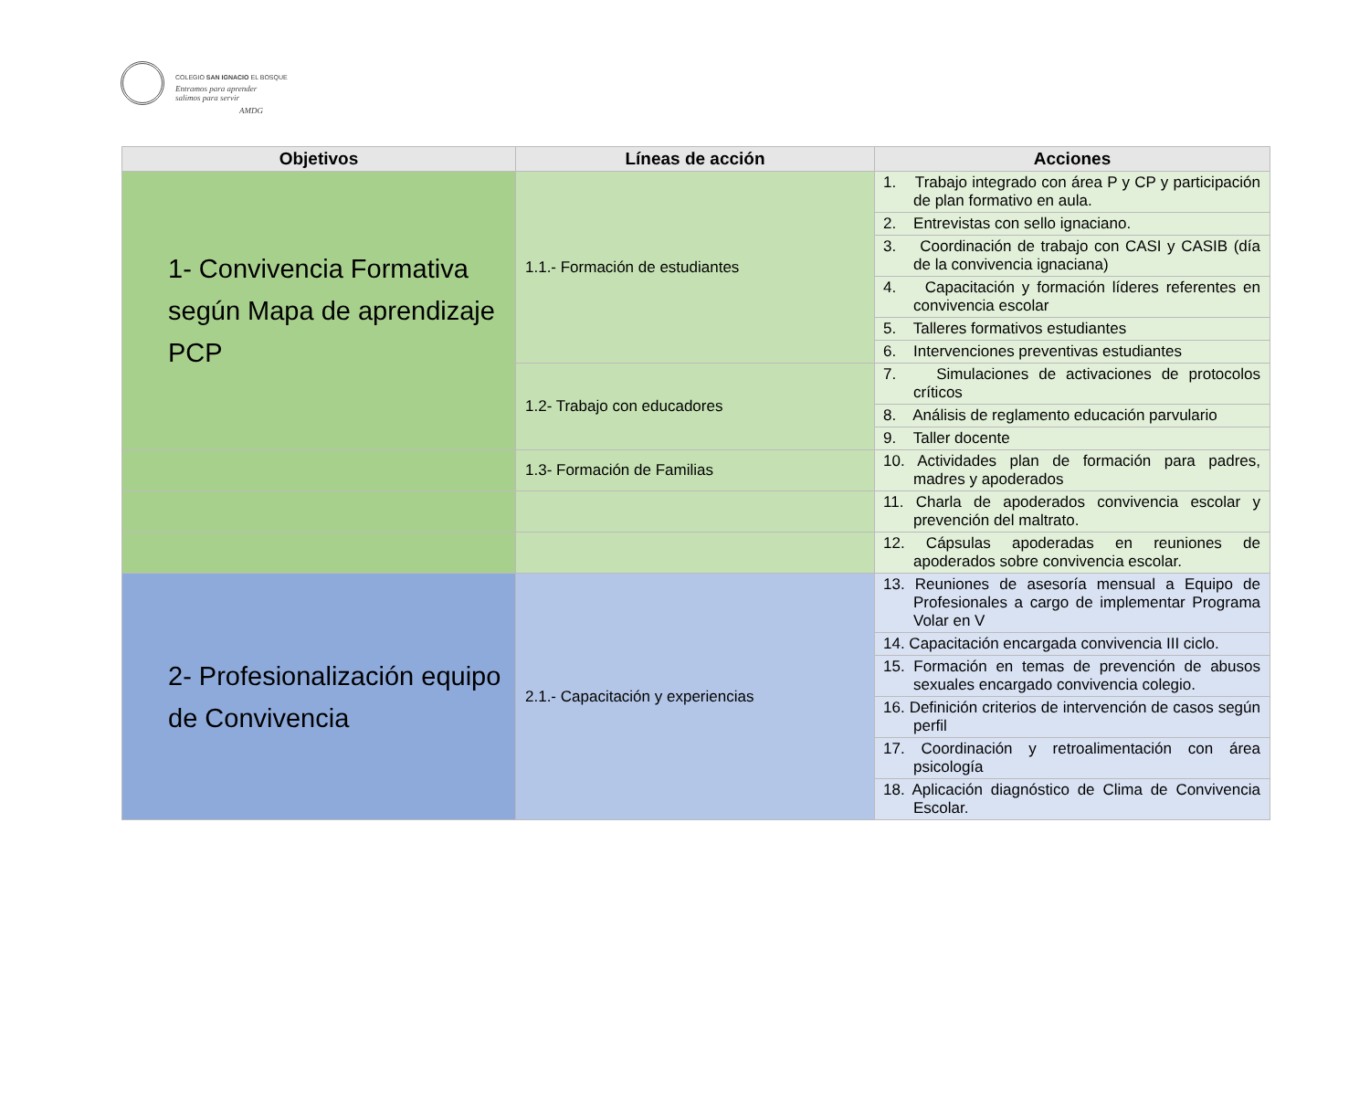COLEGIO SAN IGNACIO EL BOSQUE
Entramos para aprender
salimos para servir
AMDG
| Objetivos | Líneas de acción | Acciones |
| --- | --- | --- |
| 1- Convivencia Formativa según Mapa de aprendizaje PCP | 1.1.- Formación de estudiantes | 1. Trabajo integrado con área P y CP y participación de plan formativo en aula. |
| | | 2. Entrevistas con sello ignaciano. |
| | | 3. Coordinación de trabajo con CASI y CASIB (día de la convivencia ignaciana) |
| | | 4. Capacitación y formación líderes referentes en convivencia escolar |
| | | 5. Talleres formativos estudiantes |
| | | 6. Intervenciones preventivas estudiantes |
| | 1.2- Trabajo con educadores | 7. Simulaciones de activaciones de protocolos críticos |
| | | 8. Análisis de reglamento educación parvulario |
| | | 9. Taller docente |
| | 1.3- Formación de Familias | 10. Actividades plan de formación para padres, madres y apoderados |
| | | 11. Charla de apoderados convivencia escolar y prevención del maltrato. |
| | | 12. Cápsulas apoderadas en reuniones de apoderados sobre convivencia escolar. |
| 2- Profesionalización equipo de Convivencia | 2.1.- Capacitación y experiencias | 13. Reuniones de asesoría mensual a Equipo de Profesionales a cargo de implementar Programa Volar en V |
| | | 14. Capacitación encargada convivencia III ciclo. |
| | | 15. Formación en temas de prevención de abusos sexuales encargado convivencia colegio. |
| | | 16. Definición criterios de intervención de casos según perfil |
| | | 17. Coordinación y retroalimentación con área psicología |
| | | 18. Aplicación diagnóstico de Clima de Convivencia Escolar. |